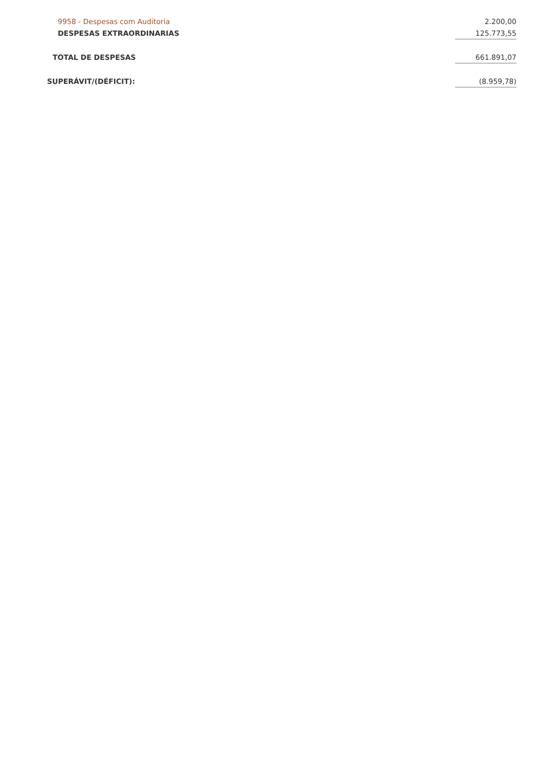| 9958 - Despesas com Auditoria | 2.200,00 |
| DESPESAS EXTRAORDINARIAS | 125.773,55 |
| TOTAL DE DESPESAS | 661.891,07 |
| SUPERÁVIT/(DÉFICIT): | (8.959,78) |